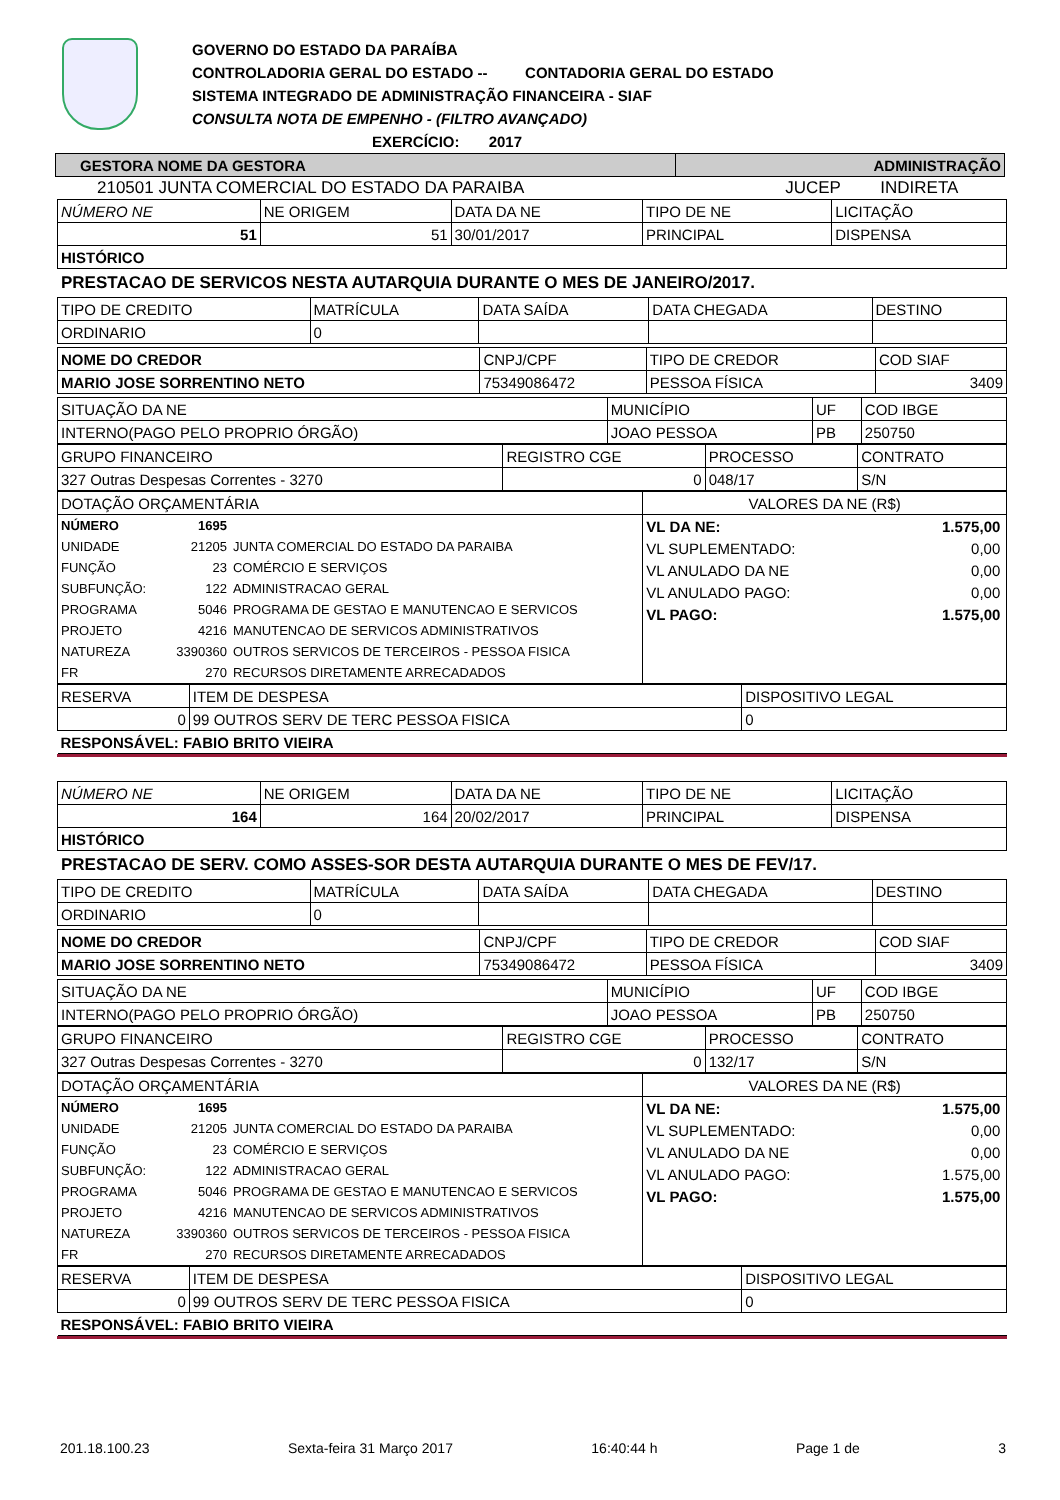GOVERNO DO ESTADO DA PARAÍBA
CONTROLADORIA GERAL DO ESTADO -- CONTADORIA GERAL DO ESTADO
SISTEMA INTEGRADO DE ADMINISTRAÇÃO FINANCEIRA - SIAF
CONSULTA NOTA DE EMPENHO - (FILTRO AVANÇADO)
EXERCÍCIO: 2017
| GESTORA NOME DA GESTORA | ADMINISTRAÇÃO |
| 210501 JUNTA COMERCIAL DO ESTADO DA PARAIBA | JUCEP | INDIRETA |
| NÚMERO NE | NE ORIGEM | DATA DA NE | TIPO DE NE | LICITAÇÃO |
| 51 | 51 | 30/01/2017 | PRINCIPAL | DISPENSA |
| HISTÓRICO | | | | |
PRESTACAO DE SERVICOS NESTA AUTARQUIA DURANTE O MES DE JANEIRO/2017.
| TIPO DE CREDITO | MATRÍCULA | DATA SAÍDA | DATA CHEGADA | DESTINO |
| ORDINARIO | 0 | | | |
| NOME DO CREDOR | CNPJ/CPF | TIPO DE CREDOR | COD SIAF |
| MARIO JOSE SORRENTINO NETO | 75349086472 | PESSOA FÍSICA | 3409 |
| SITUAÇÃO DA NE | MUNICÍPIO | UF | COD IBGE |
| INTERNO(PAGO PELO PROPRIO ÓRGÃO) | JOAO PESSOA | PB | 250750 |
| GRUPO FINANCEIRO | REGISTRO CGE | PROCESSO | CONTRATO |
| 327 Outras Despesas Correntes - 3270 | 0 | 048/17 | S/N |
| DOTAÇÃO ORÇAMENTÁRIA | VALORES DA NE (R$) |
| / NÚMERO / 1695 / / / UNIDADE / 21205 / JUNTA COMERCIAL DO ESTADO DA PARAIBA / / FUNÇÃO / 23 / COMÉRCIO E SERVIÇOS / / SUBFUNÇÃO: / 122 / ADMINISTRACAO GERAL / / PROGRAMA / 5046 / PROGRAMA DE GESTAO E MANUTENCAO E SERVICOS / / PROJETO / 4216 / MANUTENCAO DE SERVICOS ADMINISTRATIVOS / / NATUREZA / 3390360 / OUTROS SERVICOS DE TERCEIROS - PESSOA FISICA / / FR / 270 / RECURSOS DIRETAMENTE ARRECADADOS / | / VL DA NE: / 1.575,00 / / VL SUPLEMENTADO: / 0,00 / / VL ANULADO DA NE / 0,00 / / VL ANULADO PAGO: / 0,00 / / VL PAGO: / 1.575,00 / |
| RESERVA | ITEM DE DESPESA | DISPOSITIVO LEGAL |
| 0 | 99 OUTROS SERV DE TERC PESSOA FISICA | 0 |
| RESPONSÁVEL: FABIO BRITO VIEIRA | | |
| NÚMERO NE | NE ORIGEM | DATA DA NE | TIPO DE NE | LICITAÇÃO |
| 164 | 164 | 20/02/2017 | PRINCIPAL | DISPENSA |
| HISTÓRICO | | | | |
PRESTACAO DE SERV. COMO ASSES-SOR DESTA AUTARQUIA DURANTE O MES DE FEV/17.
| TIPO DE CREDITO | MATRÍCULA | DATA SAÍDA | DATA CHEGADA | DESTINO |
| ORDINARIO | 0 | | | |
| NOME DO CREDOR | CNPJ/CPF | TIPO DE CREDOR | COD SIAF |
| MARIO JOSE SORRENTINO NETO | 75349086472 | PESSOA FÍSICA | 3409 |
| SITUAÇÃO DA NE | MUNICÍPIO | UF | COD IBGE |
| INTERNO(PAGO PELO PROPRIO ÓRGÃO) | JOAO PESSOA | PB | 250750 |
| GRUPO FINANCEIRO | REGISTRO CGE | PROCESSO | CONTRATO |
| 327 Outras Despesas Correntes - 3270 | 0 | 132/17 | S/N |
| DOTAÇÃO ORÇAMENTÁRIA | VALORES DA NE (R$) |
| / NÚMERO / 1695 / / / UNIDADE / 21205 / JUNTA COMERCIAL DO ESTADO DA PARAIBA / / FUNÇÃO / 23 / COMÉRCIO E SERVIÇOS / / SUBFUNÇÃO: / 122 / ADMINISTRACAO GERAL / / PROGRAMA / 5046 / PROGRAMA DE GESTAO E MANUTENCAO E SERVICOS / / PROJETO / 4216 / MANUTENCAO DE SERVICOS ADMINISTRATIVOS / / NATUREZA / 3390360 / OUTROS SERVICOS DE TERCEIROS - PESSOA FISICA / / FR / 270 / RECURSOS DIRETAMENTE ARRECADADOS / | / VL DA NE: / 1.575,00 / / VL SUPLEMENTADO: / 0,00 / / VL ANULADO DA NE / 0,00 / / VL ANULADO PAGO: / 1.575,00 / / VL PAGO: / 1.575,00 / |
| RESERVA | ITEM DE DESPESA | DISPOSITIVO LEGAL |
| 0 | 99 OUTROS SERV DE TERC PESSOA FISICA | 0 |
| RESPONSÁVEL: FABIO BRITO VIEIRA | | |
201.18.100.23 Sexta-feira 31 Março 2017 16:40:44 h Page 1 de 3